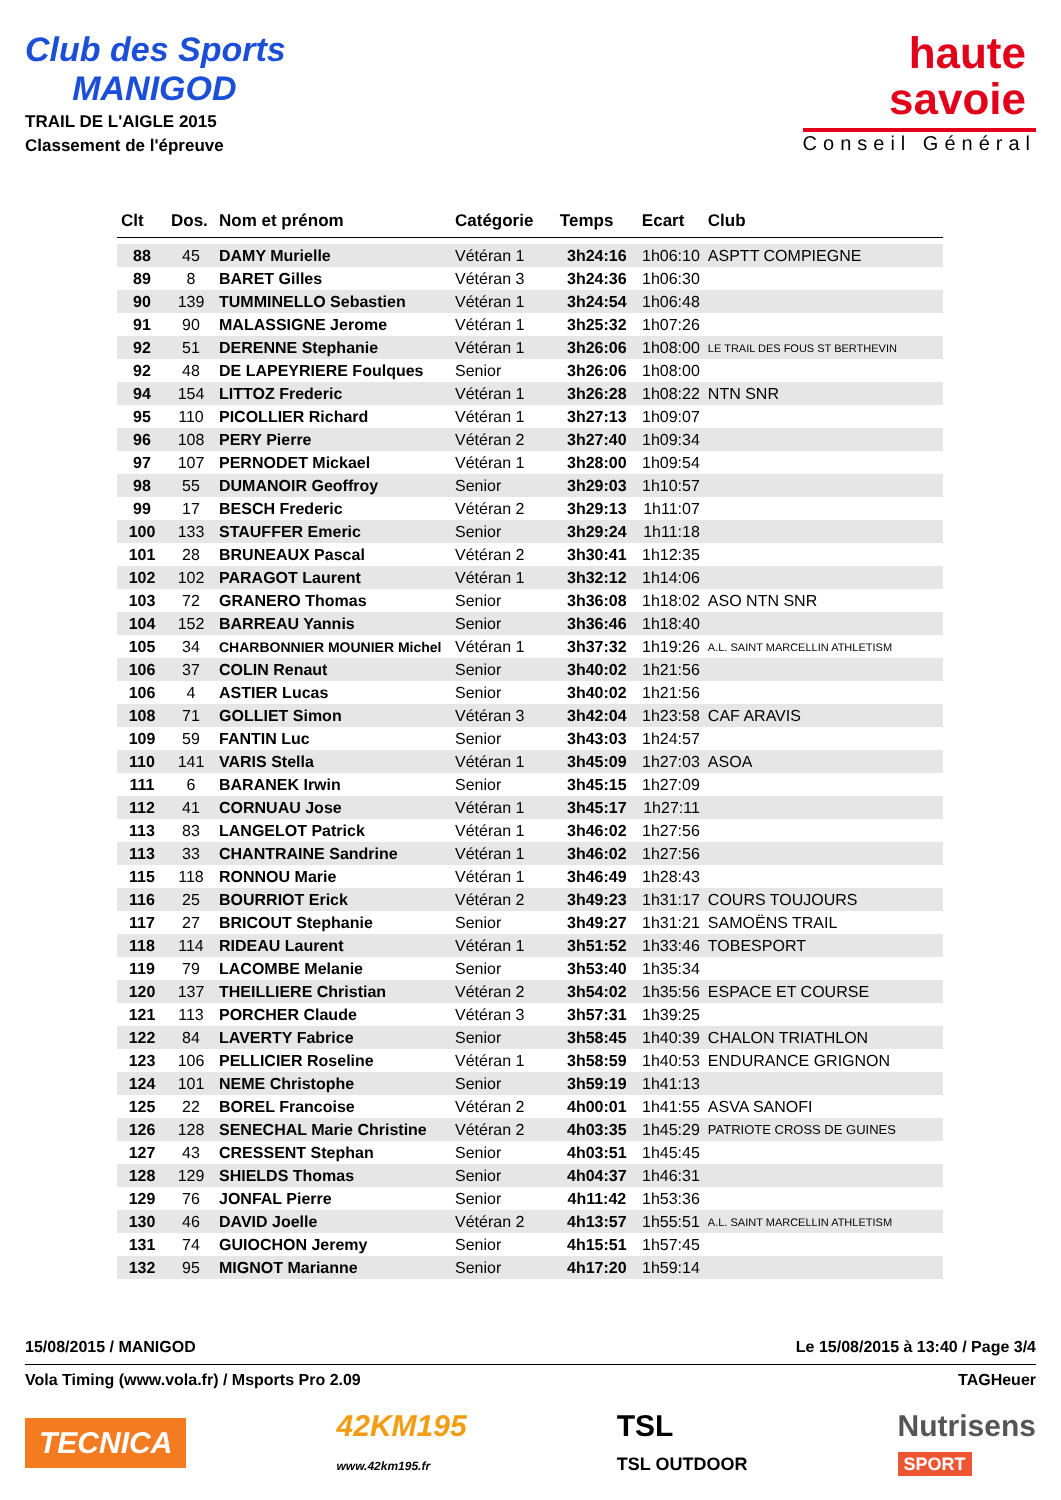Club des Sports
MANIGOD
TRAIL DE L'AIGLE 2015
Classement de l'épreuve
haute
savoie
Conseil Général
| Clt | Dos. | Nom et prénom | Catégorie | Temps | Ecart | Club |
| --- | --- | --- | --- | --- | --- | --- |
| 88 | 45 | DAMY Murielle | Vétéran 1 | 3h24:16 | 1h06:10 | ASPTT COMPIEGNE |
| 89 | 8 | BARET Gilles | Vétéran 3 | 3h24:36 | 1h06:30 | |
| 90 | 139 | TUMMINELLO Sebastien | Vétéran 1 | 3h24:54 | 1h06:48 | |
| 91 | 90 | MALASSIGNE Jerome | Vétéran 1 | 3h25:32 | 1h07:26 | |
| 92 | 51 | DERENNE Stephanie | Vétéran 1 | 3h26:06 | 1h08:00 | LE TRAIL DES FOUS ST BERTHEVIN |
| 92 | 48 | DE LAPEYRIERE Foulques | Senior | 3h26:06 | 1h08:00 | |
| 94 | 154 | LITTOZ Frederic | Vétéran 1 | 3h26:28 | 1h08:22 | NTN SNR |
| 95 | 110 | PICOLLIER Richard | Vétéran 1 | 3h27:13 | 1h09:07 | |
| 96 | 108 | PERY Pierre | Vétéran 2 | 3h27:40 | 1h09:34 | |
| 97 | 107 | PERNODET Mickael | Vétéran 1 | 3h28:00 | 1h09:54 | |
| 98 | 55 | DUMANOIR Geoffroy | Senior | 3h29:03 | 1h10:57 | |
| 99 | 17 | BESCH Frederic | Vétéran 2 | 3h29:13 | 1h11:07 | |
| 100 | 133 | STAUFFER Emeric | Senior | 3h29:24 | 1h11:18 | |
| 101 | 28 | BRUNEAUX Pascal | Vétéran 2 | 3h30:41 | 1h12:35 | |
| 102 | 102 | PARAGOT Laurent | Vétéran 1 | 3h32:12 | 1h14:06 | |
| 103 | 72 | GRANERO Thomas | Senior | 3h36:08 | 1h18:02 | ASO NTN SNR |
| 104 | 152 | BARREAU Yannis | Senior | 3h36:46 | 1h18:40 | |
| 105 | 34 | CHARBONNIER MOUNIER Michel | Vétéran 1 | 3h37:32 | 1h19:26 | A.L. SAINT MARCELLIN ATHLETISM |
| 106 | 37 | COLIN Renaut | Senior | 3h40:02 | 1h21:56 | |
| 106 | 4 | ASTIER Lucas | Senior | 3h40:02 | 1h21:56 | |
| 108 | 71 | GOLLIET Simon | Vétéran 3 | 3h42:04 | 1h23:58 | CAF ARAVIS |
| 109 | 59 | FANTIN Luc | Senior | 3h43:03 | 1h24:57 | |
| 110 | 141 | VARIS Stella | Vétéran 1 | 3h45:09 | 1h27:03 | ASOA |
| 111 | 6 | BARANEK Irwin | Senior | 3h45:15 | 1h27:09 | |
| 112 | 41 | CORNUAU Jose | Vétéran 1 | 3h45:17 | 1h27:11 | |
| 113 | 83 | LANGELOT Patrick | Vétéran 1 | 3h46:02 | 1h27:56 | |
| 113 | 33 | CHANTRAINE Sandrine | Vétéran 1 | 3h46:02 | 1h27:56 | |
| 115 | 118 | RONNOU Marie | Vétéran 1 | 3h46:49 | 1h28:43 | |
| 116 | 25 | BOURRIOT Erick | Vétéran 2 | 3h49:23 | 1h31:17 | COURS TOUJOURS |
| 117 | 27 | BRICOUT Stephanie | Senior | 3h49:27 | 1h31:21 | SAMOËNS TRAIL |
| 118 | 114 | RIDEAU Laurent | Vétéran 1 | 3h51:52 | 1h33:46 | TOBESPORT |
| 119 | 79 | LACOMBE Melanie | Senior | 3h53:40 | 1h35:34 | |
| 120 | 137 | THEILLIERE Christian | Vétéran 2 | 3h54:02 | 1h35:56 | ESPACE ET COURSE |
| 121 | 113 | PORCHER Claude | Vétéran 3 | 3h57:31 | 1h39:25 | |
| 122 | 84 | LAVERTY Fabrice | Senior | 3h58:45 | 1h40:39 | CHALON TRIATHLON |
| 123 | 106 | PELLICIER Roseline | Vétéran 1 | 3h58:59 | 1h40:53 | ENDURANCE GRIGNON |
| 124 | 101 | NEME Christophe | Senior | 3h59:19 | 1h41:13 | |
| 125 | 22 | BOREL Francoise | Vétéran 2 | 4h00:01 | 1h41:55 | ASVA SANOFI |
| 126 | 128 | SENECHAL Marie Christine | Vétéran 2 | 4h03:35 | 1h45:29 | PATRIOTE CROSS DE GUINES |
| 127 | 43 | CRESSENT Stephan | Senior | 4h03:51 | 1h45:45 | |
| 128 | 129 | SHIELDS Thomas | Senior | 4h04:37 | 1h46:31 | |
| 129 | 76 | JONFAL Pierre | Senior | 4h11:42 | 1h53:36 | |
| 130 | 46 | DAVID Joelle | Vétéran 2 | 4h13:57 | 1h55:51 | A.L. SAINT MARCELLIN ATHLETISM |
| 131 | 74 | GUIOCHON Jeremy | Senior | 4h15:51 | 1h57:45 | |
| 132 | 95 | MIGNOT Marianne | Senior | 4h17:20 | 1h59:14 | |
15/08/2015 / MANIGOD Le 15/08/2015 à 13:40 / Page 3/4
Vola Timing (www.vola.fr) / Msports Pro 2.09 TAGHeuer
TECNICA 42KM195
www.42km195.fr TSL
TSL OUTDOOR Nutrisens
SPORT